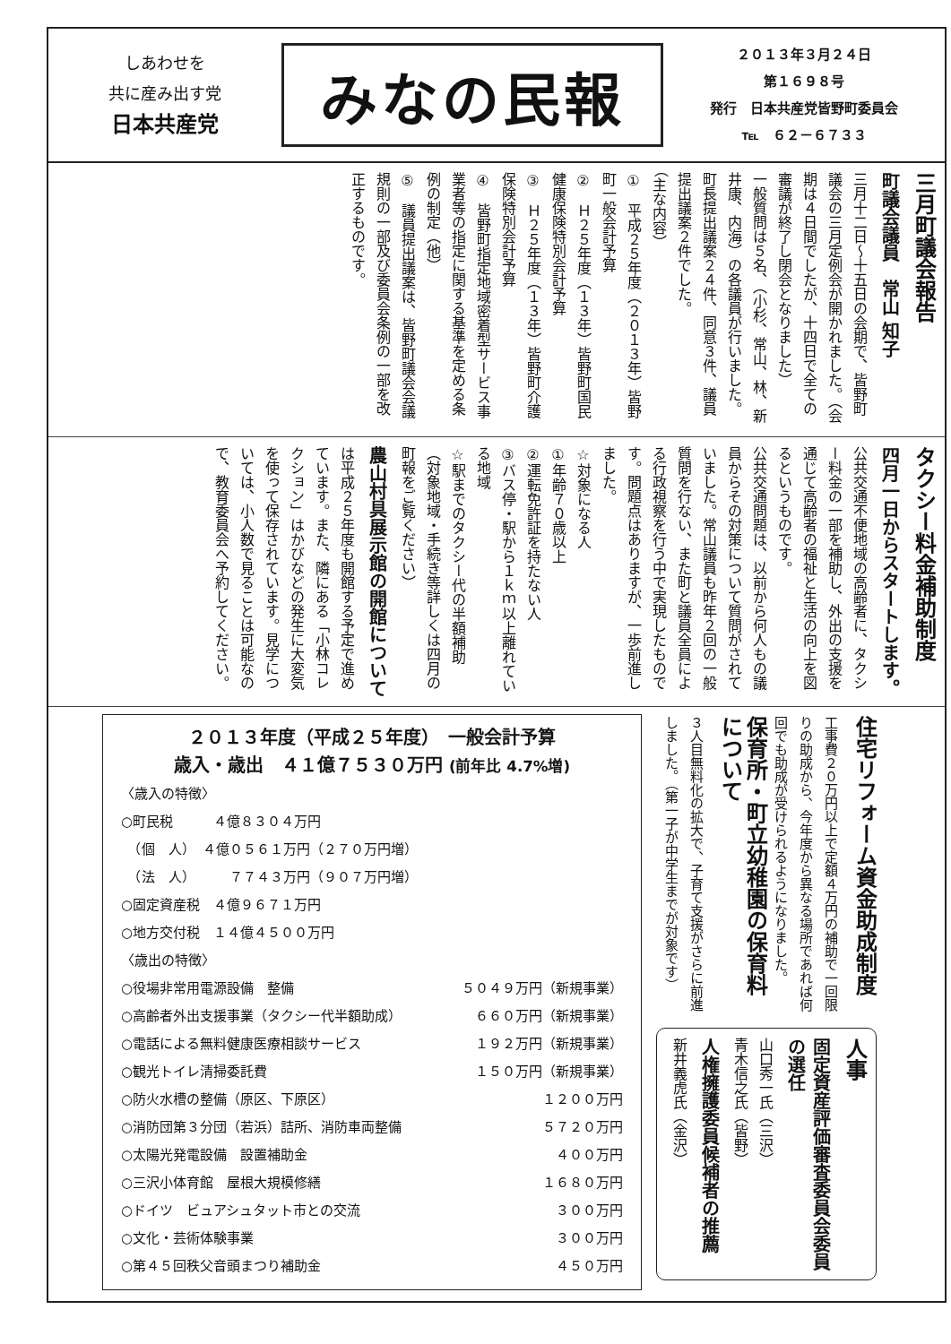しあわせを
共に産み出す党
日本共産党
みなの民報
２０１３年３月２４日
第１６９８号
発行　日本共産党皆野町委員会
℡　６２－６７３３
三月町議会報告
町議会議員　常山 知子
三月十二日～十五日の会期で、皆野町議会の三月定例会が開かれました。（会期は４日間でしたが、十四日で全ての審議が終了し閉会となりました）
一般質問は５名、（小杉、常山、林、新井康、内海）の各議員が行いました。
町長提出議案２４件、同意３件、議員提出議案２件でした。
（主な内容）
①　平成２５年度（２０１３年）皆野町一般会計予算
②　Ｈ２５年度（１３年）皆野町国民健康保険特別会計予算
③　Ｈ２５年度（１３年）皆野町介護保険特別会計予算
④　皆野町指定地域密着型サービス事業者等の指定に関する基準を定める条例の制定（他）
⑤　議員提出議案は、皆野町議会会議規則の一部及び委員会条例の一部を改正するものです。
タクシー料金補助制度
四月一日からスタートします。
公共交通不便地域の高齢者に、タクシー料金の一部を補助し、外出の支援を通じて高齢者の福祉と生活の向上を図るというものです。
公共交通問題は、以前から何人もの議員からその対策について質問がされていました。常山議員も昨年２回の一般質問を行ない、また町と議員全員による行政視察を行う中で実現したものです。問題点はありますが、一歩前進しました。
☆対象になる人
①年齢７０歳以上
②運転免許証を持たない人
③バス停・駅から１ｋｍ以上離れている地域
☆駅までのタクシー代の半額補助
（対象地域・手続き等詳しくは四月の町報をご覧ください）
農山村具展示館の開館について
は平成２５年度も開館する予定で進めています。また、隣にある「小林コレクション」はかびなどの発生に大変気を使って保存されています。見学については、小人数で見ることは可能なので、教育委員会へ予約してください。
住宅リフォーム資金助成制度
工事費２０万円以上で定額４万円の補助で一回限りの助成から、今年度から異なる場所であれば何回でも助成が受けられるようになりました。
保育所・町立幼稚園の保育料について
３人目無料化の拡大で、子育て支援がさらに前進しました。（第一子が中学生までが対象です）
人事
固定資産評価審査委員会委員の選任
山口秀一氏（三沢）
青木信之氏（皆野）
人権擁護委員候補者の推薦
新井義虎氏（金沢）
２０１３年度（平成２５年度）　一般会計予算
歳入・歳出　４１億７５３０万円 (前年比 4.7%増)
〈歳入の特徴〉
○町民税　　　４億８３０４万円
　（個　人）　４億０５６１万円（２７０万円増）
　（法　人）　　　７７４３万円（９０７万円増）
○固定資産税　４億９６７１万円
○地方交付税　１４億４５００万円
〈歳出の特徴〉
○役場非常用電源設備　整備 ５０４９万円（新規事業）
○高齢者外出支援事業（タクシー代半額助成） ６６０万円（新規事業）
○電話による無料健康医療相談サービス １９２万円（新規事業）
○観光トイレ清掃委託費 １５０万円（新規事業）
○防火水槽の整備（原区、下原区） １２００万円
○消防団第３分団（若浜）詰所、消防車両整備 ５７２０万円
○太陽光発電設備　設置補助金 ４００万円
○三沢小体育館　屋根大規模修繕 １６８０万円
○ドイツ　ビュアシュタット市との交流 ３００万円
○文化・芸術体験事業 ３００万円
○第４５回秩父音頭まつり補助金 ４５０万円